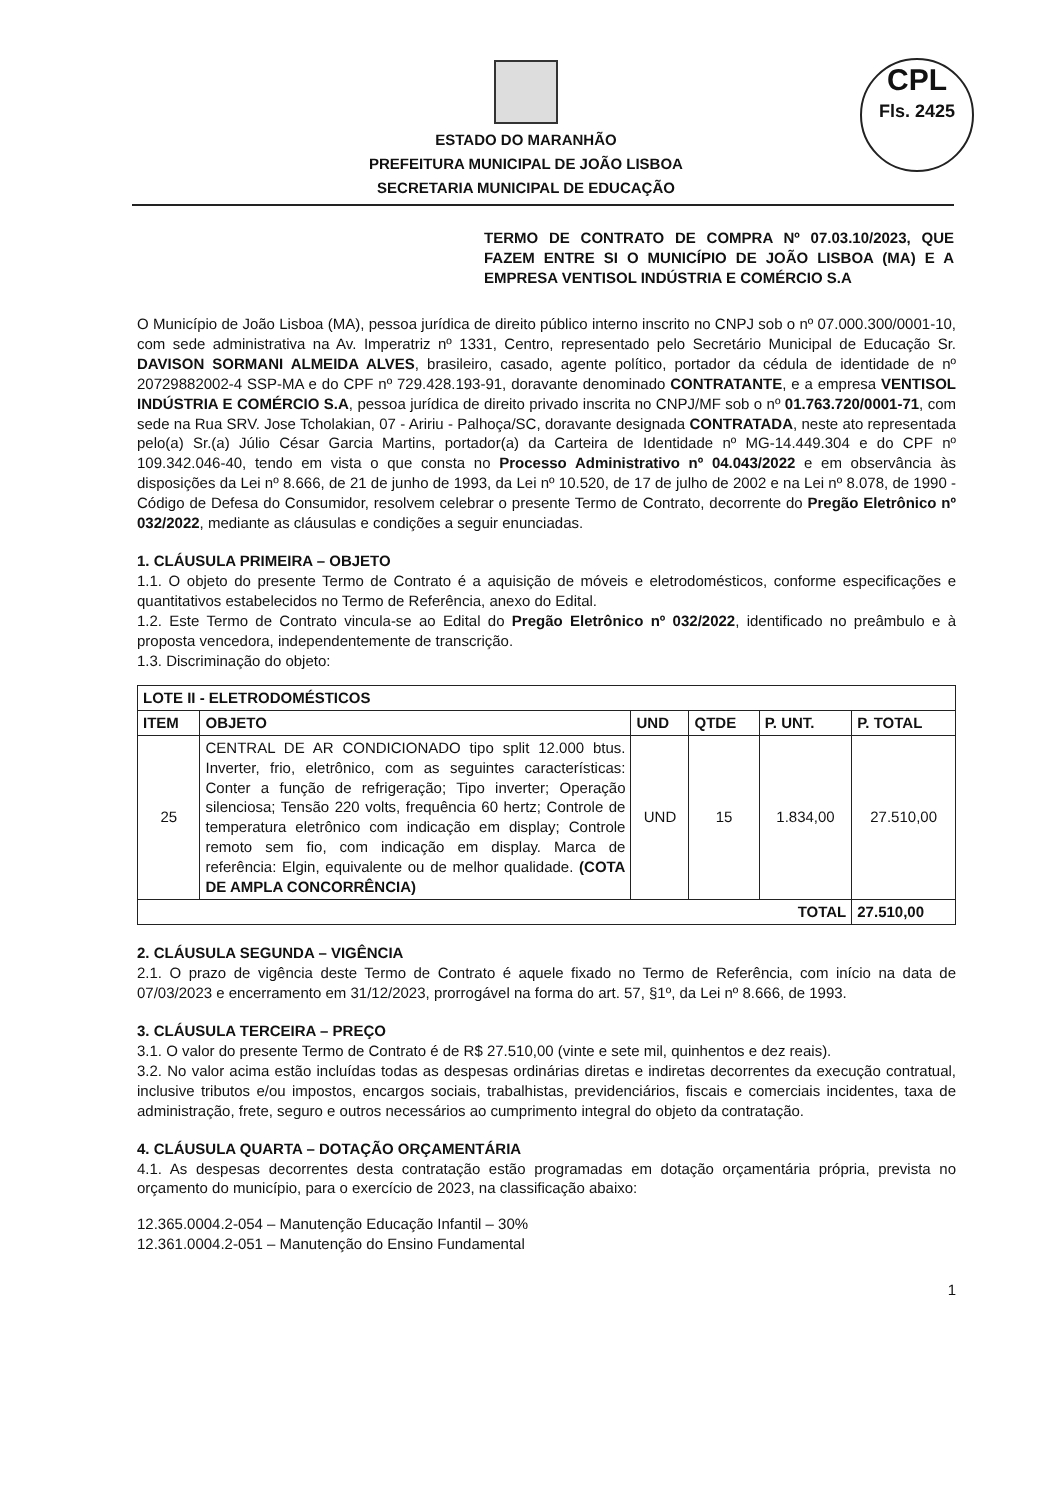CPL
Fls. 2425
ESTADO DO MARANHÃO
PREFEITURA MUNICIPAL DE JOÃO LISBOA
SECRETARIA MUNICIPAL DE EDUCAÇÃO
TERMO DE CONTRATO DE COMPRA Nº 07.03.10/2023, QUE FAZEM ENTRE SI O MUNICÍPIO DE JOÃO LISBOA (MA) E A EMPRESA VENTISOL INDÚSTRIA E COMÉRCIO S.A
O Município de João Lisboa (MA), pessoa jurídica de direito público interno inscrito no CNPJ sob o nº 07.000.300/0001-10, com sede administrativa na Av. Imperatriz nº 1331, Centro, representado pelo Secretário Municipal de Educação Sr. DAVISON SORMANI ALMEIDA ALVES, brasileiro, casado, agente político, portador da cédula de identidade de nº 20729882002-4 SSP-MA e do CPF nº 729.428.193-91, doravante denominado CONTRATANTE, e a empresa VENTISOL INDÚSTRIA E COMÉRCIO S.A, pessoa jurídica de direito privado inscrita no CNPJ/MF sob o nº 01.763.720/0001-71, com sede na Rua SRV. Jose Tcholakian, 07 - Aririu - Palhoça/SC, doravante designada CONTRATADA, neste ato representada pelo(a) Sr.(a) Júlio César Garcia Martins, portador(a) da Carteira de Identidade nº MG-14.449.304 e do CPF nº 109.342.046-40, tendo em vista o que consta no Processo Administrativo nº 04.043/2022 e em observância às disposições da Lei nº 8.666, de 21 de junho de 1993, da Lei nº 10.520, de 17 de julho de 2002 e na Lei nº 8.078, de 1990 - Código de Defesa do Consumidor, resolvem celebrar o presente Termo de Contrato, decorrente do Pregão Eletrônico nº 032/2022, mediante as cláusulas e condições a seguir enunciadas.
1. CLÁUSULA PRIMEIRA – OBJETO
1.1. O objeto do presente Termo de Contrato é a aquisição de móveis e eletrodomésticos, conforme especificações e quantitativos estabelecidos no Termo de Referência, anexo do Edital.
1.2. Este Termo de Contrato vincula-se ao Edital do Pregão Eletrônico nº 032/2022, identificado no preâmbulo e à proposta vencedora, independentemente de transcrição.
1.3. Discriminação do objeto:
| LOTE II - ELETRODOMÉSTICOS | | | | | |
| --- | --- | --- | --- | --- | --- |
| ITEM | OBJETO | UND | QTDE | P. UNT. | P. TOTAL |
| 25 | CENTRAL DE AR CONDICIONADO tipo split 12.000 btus. Inverter, frio, eletrônico, com as seguintes características: Conter a função de refrigeração; Tipo inverter; Operação silenciosa; Tensão 220 volts, frequência 60 hertz; Controle de temperatura eletrônico com indicação em display; Controle remoto sem fio, com indicação em display. Marca de referência: Elgin, equivalente ou de melhor qualidade. (COTA DE AMPLA CONCORRÊNCIA) | UND | 15 | 1.834,00 | 27.510,00 |
| TOTAL | | | | | 27.510,00 |
2. CLÁUSULA SEGUNDA – VIGÊNCIA
2.1. O prazo de vigência deste Termo de Contrato é aquele fixado no Termo de Referência, com início na data de 07/03/2023 e encerramento em 31/12/2023, prorrogável na forma do art. 57, §1º, da Lei nº 8.666, de 1993.
3. CLÁUSULA TERCEIRA – PREÇO
3.1. O valor do presente Termo de Contrato é de R$ 27.510,00 (vinte e sete mil, quinhentos e dez reais).
3.2. No valor acima estão incluídas todas as despesas ordinárias diretas e indiretas decorrentes da execução contratual, inclusive tributos e/ou impostos, encargos sociais, trabalhistas, previdenciários, fiscais e comerciais incidentes, taxa de administração, frete, seguro e outros necessários ao cumprimento integral do objeto da contratação.
4. CLÁUSULA QUARTA – DOTAÇÃO ORÇAMENTÁRIA
4.1. As despesas decorrentes desta contratação estão programadas em dotação orçamentária própria, prevista no orçamento do município, para o exercício de 2023, na classificação abaixo:
12.365.0004.2-054 – Manutenção Educação Infantil – 30%
12.361.0004.2-051 – Manutenção do Ensino Fundamental
1